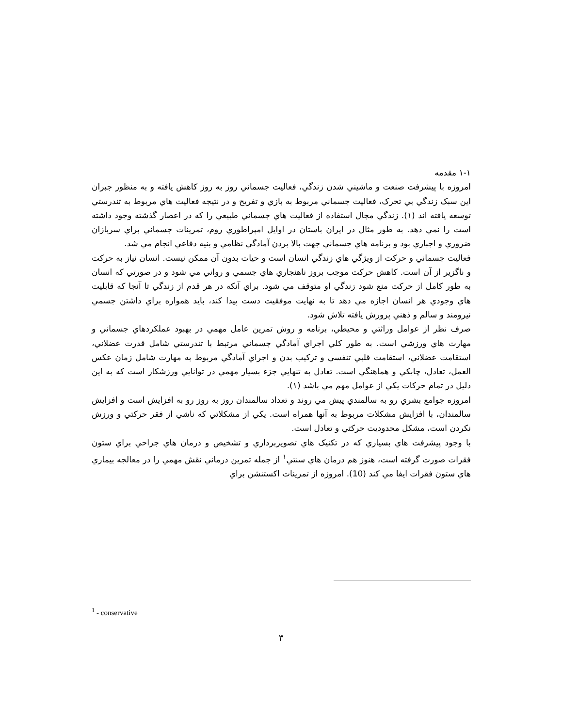۱-۱ مقدمه
امروزه با پيشرفت صنعت و ماشيني شدن زندگي، فعاليت جسماني روز به روز كاهش يافته و به منظور جبران اين سبک زندگي بي تحرک، فعاليت جسماني مربوط به بازي و تفريح و در نتيجه فعاليت هاي مربوط به تندرستي توسعه يافته اند (۱). زندگي مجال استفاده از فعاليت هاي جسماني طبيعي را كه در اعصار گذشته وجود داشته است را نمي دهد. به طور مثال در ايران باستان در اوايل امپراطوري روم، تمرينات جسماني براي سربازان ضروري و اجباري بود و برنامه هاي جسماني جهت بالا بردن آمادگي نظامي و بنيه دفاعي انجام مي شد.
فعاليت جسماني و حركت از ويژگي هاي زندگي انسان است و حيات بدون آن ممكن نيست. انسان نياز به حركت و ناگزير از آن است. كاهش حركت موجب بروز ناهنجاري هاي جسمي و رواني مي شود و در صورتي كه انسان به طور كامل از حركت منع شود زندگي او متوقف مي شود. براي آنكه در هر قدم از زندگي تا آنجا كه قابليت هاي وجودي هر انسان اجازه مي دهد تا به نهايت موفقيت دست پيدا كند، بايد همواره براي داشتن جسمي نيرومند و سالم و ذهني پرورش يافته تلاش شود.
صرف نظر از عوامل وراثتي و محيطي، برنامه و روش تمرين عامل مهمي در بهبود عملكردهاي جسماني و مهارت هاي ورزشي است. به طور كلي اجراي آمادگي جسماني مرتبط با تندرستي شامل قدرت عضلاني، استقامت عضلاني، استقامت قلبي تنفسي و تركيب بدن و اجراي آمادگي مربوط به مهارت شامل زمان عكس العمل، تعادل، چابكي و هماهنگي است. تعادل به تنهايي جزء بسيار مهمي در توانايي ورزشكار است كه به اين دليل در تمام حركات يكي از عوامل مهم مي باشد (۱).
امروزه جوامع بشري رو به سالمندي پيش مي روند و تعداد سالمندان روز به روز رو به افزايش است و افزايش سالمندان، با افزايش مشكلات مربوط به آنها همراه است. يكي از مشكلاتي كه ناشي از فقر حركتي و ورزش نكردن است، مشكل محدوديت حركتي و تعادل است.
با وجود پيشرفت هاي بسياري كه در تكنيک هاي تصويربرداري و تشخيص و درمان هاي جراحي براي ستون فقرات صورت گرفته است، هنوز هم درمان هاي سنتي<sup>۱</sup> از جمله تمرين درماني نقش مهمي را در معالجه بيماري هاي ستون فقرات ايفا مي كند (10). امروزه از تمرينات اكستنشن براي
<sup>1</sup> - conservative
۳